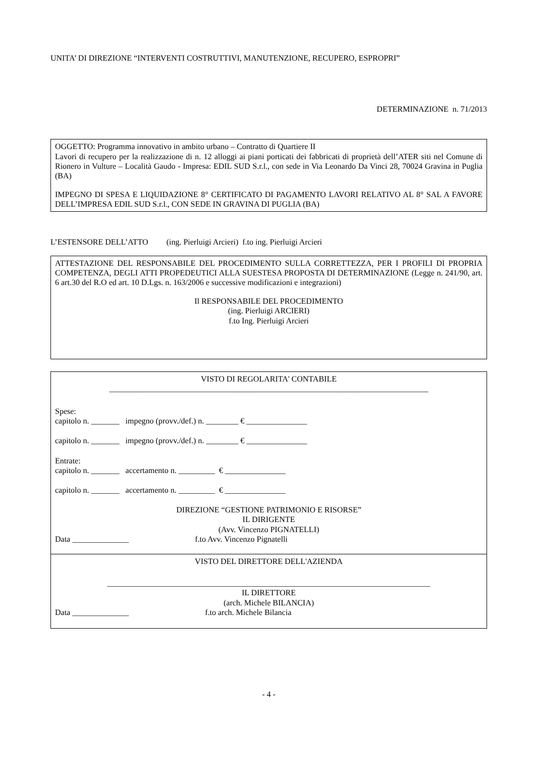UNITA’ DI DIREZIONE “INTERVENTI COSTRUTTIVI, MANUTENZIONE, RECUPERO, ESPROPRI”
DETERMINAZIONE n. 71/2013
OGGETTO: Programma innovativo in ambito urbano – Contratto di Quartiere II
Lavori di recupero per la realizzazione di n. 12 alloggi ai piani porticati dei fabbricati di proprietà dell’ATER siti nel Comune di Rionero in Vulture – Località Gaudo - Impresa: EDIL SUD S.r.l., con sede in Via Leonardo Da Vinci 28, 70024 Gravina in Puglia (BA)
IMPEGNO DI SPESA E LIQUIDAZIONE 8° CERTIFICATO DI PAGAMENTO LAVORI RELATIVO AL 8° SAL A FAVORE DELL’IMPRESA EDIL SUD S.r.l., CON SEDE IN GRAVINA DI PUGLIA (BA)
L’ESTENSORE DELL’ATTO (ing. Pierluigi Arcieri) f.to ing. Pierluigi Arcieri
ATTESTAZIONE DEL RESPONSABILE DEL PROCEDIMENTO SULLA CORRETTEZZA, PER I PROFILI DI PROPRIA COMPETENZA, DEGLI ATTI PROPEDEUTICI ALLA SUESTESA PROPOSTA DI DETERMINAZIONE (Legge n. 241/90, art. 6 art.30 del R.O ed art. 10 D.Lgs. n. 163/2006 e successive modificazioni e integrazioni)
Il RESPONSABILE DEL PROCEDIMENTO
(ing. Pierluigi ARCIERI)
f.to Ing. Pierluigi Arcieri
VISTO DI REGOLARITA' CONTABILE
_______________________________________________________________________________
Spese:
capitolo n. _______ impegno (provv./def.) n. ________ € _______________
capitolo n. _______ impegno (provv./def.) n. ________ € _______________
Entrate:
capitolo n. _______ accertamento n. _________ € _______________
capitolo n. _______ accertamento n. _________ € _______________
DIREZIONE “GESTIONE PATRIMONIO E RISORSE”
IL DIRIGENTE
(Avv. Vincenzo PIGNATELLI)
Data ______________ f.to Avv. Vincenzo Pignatelli
VISTO DEL DIRETTORE DELL'AZIENDA
________________________________________________________________________________
IL DIRETTORE
(arch. Michele BILANCIA)
Data ______________ f.to arch. Michele Bilancia
- 4 -